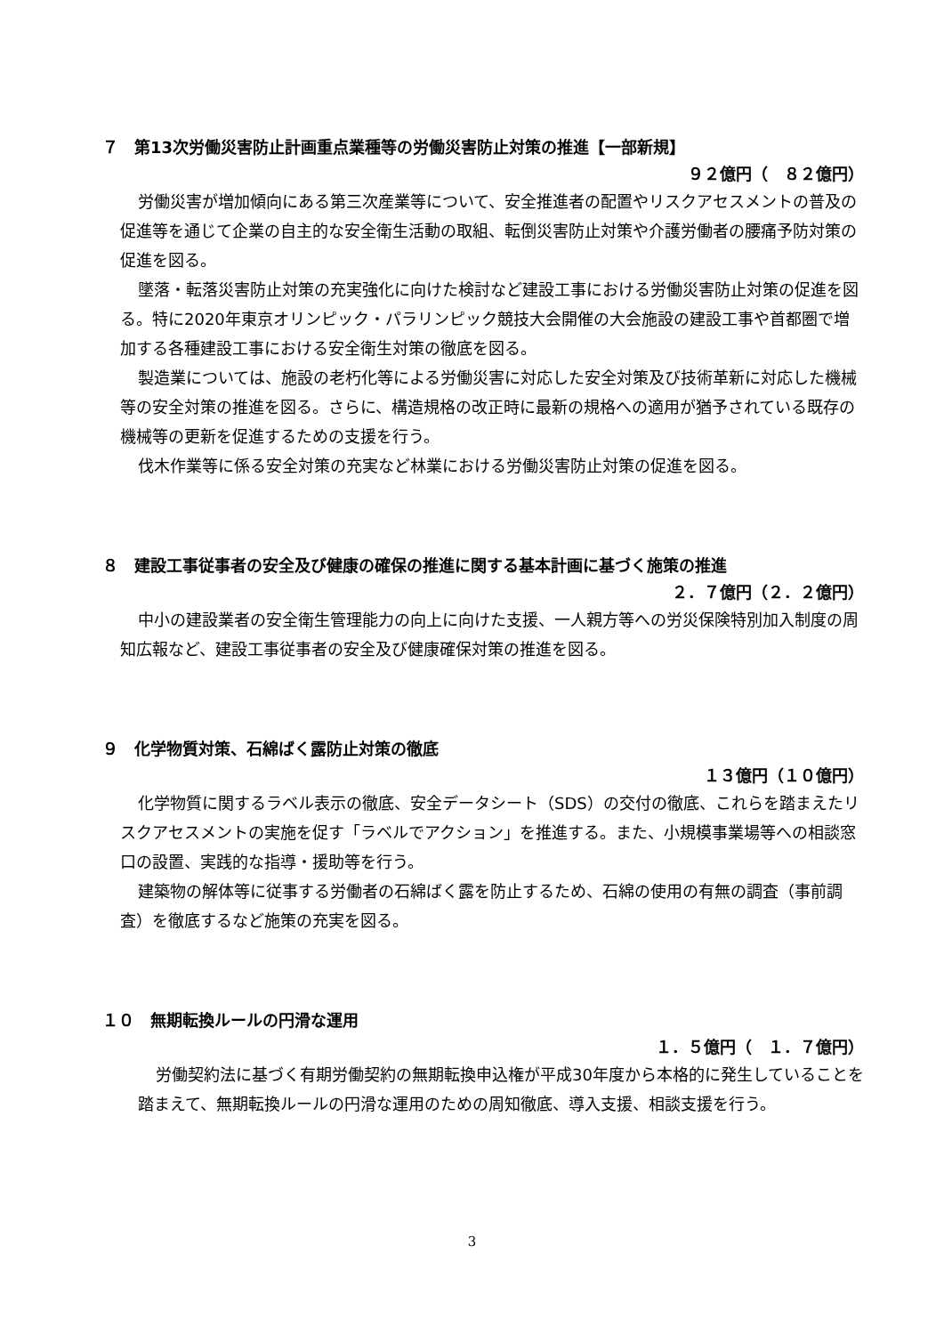７　第13次労働災害防止計画重点業種等の労働災害防止対策の推進【一部新規】
９２億円（　８２億円）
労働災害が増加傾向にある第三次産業等について、安全推進者の配置やリスクアセスメントの普及の促進等を通じて企業の自主的な安全衛生活動の取組、転倒災害防止対策や介護労働者の腰痛予防対策の促進を図る。
墜落・転落災害防止対策の充実強化に向けた検討など建設工事における労働災害防止対策の促進を図る。特に2020年東京オリンピック・パラリンピック競技大会開催の大会施設の建設工事や首都圏で増加する各種建設工事における安全衛生対策の徹底を図る。
製造業については、施設の老朽化等による労働災害に対応した安全対策及び技術革新に対応した機械等の安全対策の推進を図る。さらに、構造規格の改正時に最新の規格への適用が猶予されている既存の機械等の更新を促進するための支援を行う。
伐木作業等に係る安全対策の充実など林業における労働災害防止対策の促進を図る。
８　建設工事従事者の安全及び健康の確保の推進に関する基本計画に基づく施策の推進
２．７億円（２．２億円）
中小の建設業者の安全衛生管理能力の向上に向けた支援、一人親方等への労災保険特別加入制度の周知広報など、建設工事従事者の安全及び健康確保対策の推進を図る。
９　化学物質対策、石綿ばく露防止対策の徹底
１３億円（１０億円）
化学物質に関するラベル表示の徹底、安全データシート（SDS）の交付の徹底、これらを踏まえたリスクアセスメントの実施を促す「ラベルでアクション」を推進する。また、小規模事業場等への相談窓口の設置、実践的な指導・援助等を行う。
建築物の解体等に従事する労働者の石綿ばく露を防止するため、石綿の使用の有無の調査（事前調査）を徹底するなど施策の充実を図る。
１０　無期転換ルールの円滑な運用
１．５億円（　１．７億円）
労働契約法に基づく有期労働契約の無期転換申込権が平成30年度から本格的に発生していることを踏まえて、無期転換ルールの円滑な運用のための周知徹底、導入支援、相談支援を行う。
3